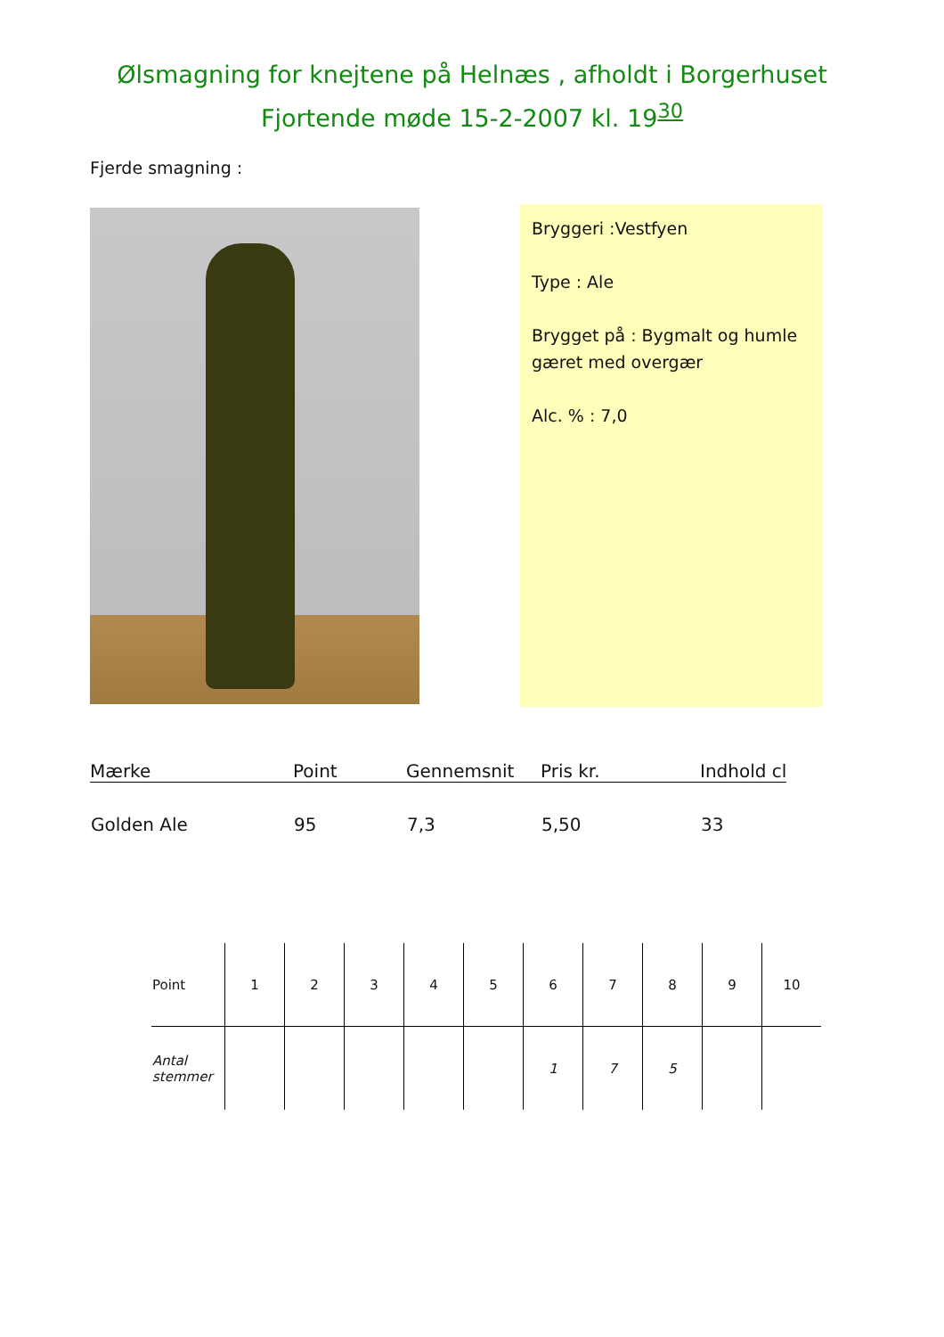Ølsmagning for knejtene på Helnæs , afholdt i Borgerhuset
Fjortende møde 15-2-2007 kl. 19<sup>30</sup>
Fjerde smagning :
Bryggeri :Vestfyen
Type : Ale
Brygget på : Bygmalt og humle gæret med overgær
Alc. % : 7,0
| Mærke | Point | Gennemsnit | Pris kr. | Indhold cl |
| --- | --- | --- | --- | --- |
| Golden Ale | 95 | 7,3 | 5,50 | 33 |
| Point | 1 | 2 | 3 | 4 | 5 | 6 | 7 | 8 | 9 | 10 |
| Antal stemmer | | | | | | 1 | 7 | 5 | | |